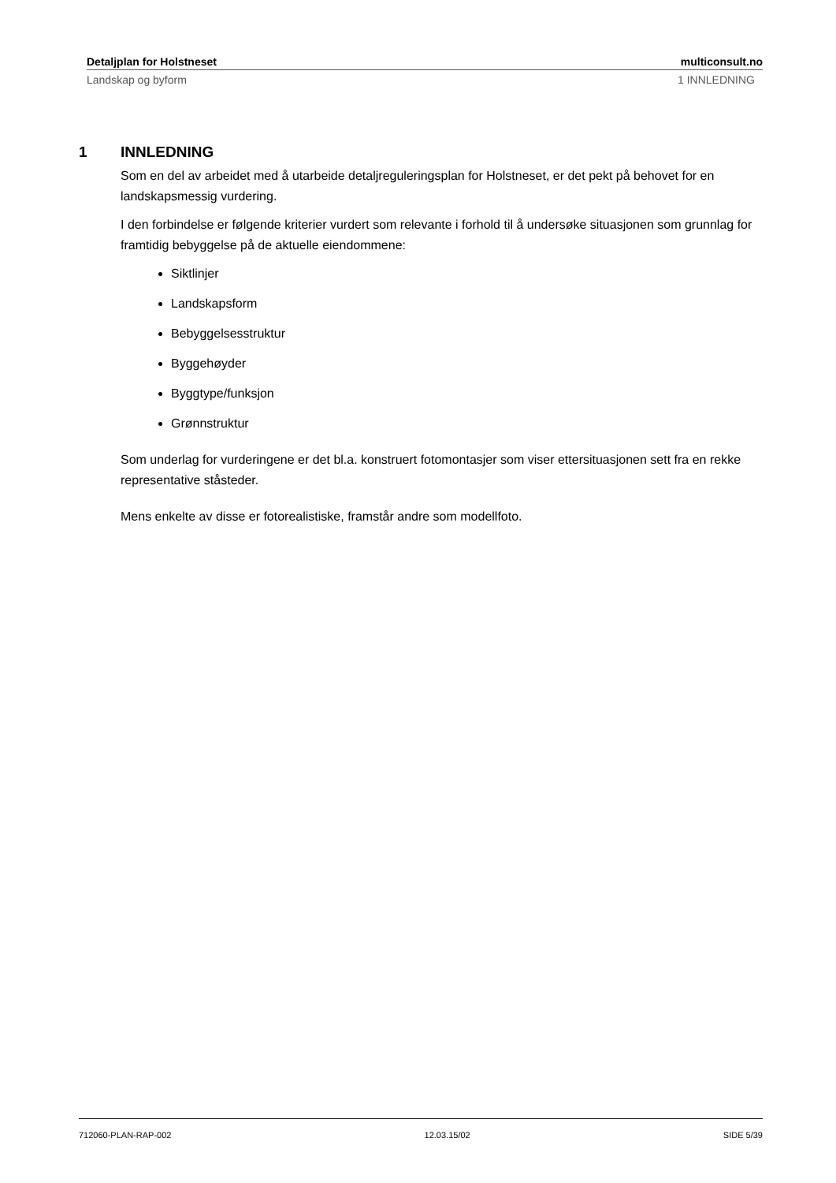Detaljplan for Holstneset multiconsult.no
Landskap og byform 1 INNLEDNING
1 INNLEDNING
Som en del av arbeidet med å utarbeide detaljreguleringsplan for Holstneset, er det pekt på behovet for en landskapsmessig vurdering.
I den forbindelse er følgende kriterier vurdert som relevante i forhold til å undersøke situasjonen som grunnlag for framtidig bebyggelse på de aktuelle eiendommene:
Siktlinjer
Landskapsform
Bebyggelsesstruktur
Byggehøyder
Byggtype/funksjon
Grønnstruktur
Som underlag for vurderingene er det bl.a. konstruert fotomontasjer som viser ettersituasjonen sett fra en rekke representative ståsteder.
Mens enkelte av disse er fotorealistiske, framstår andre som modellfoto.
712060-PLAN-RAP-002 12.03.15/02 SIDE 5/39